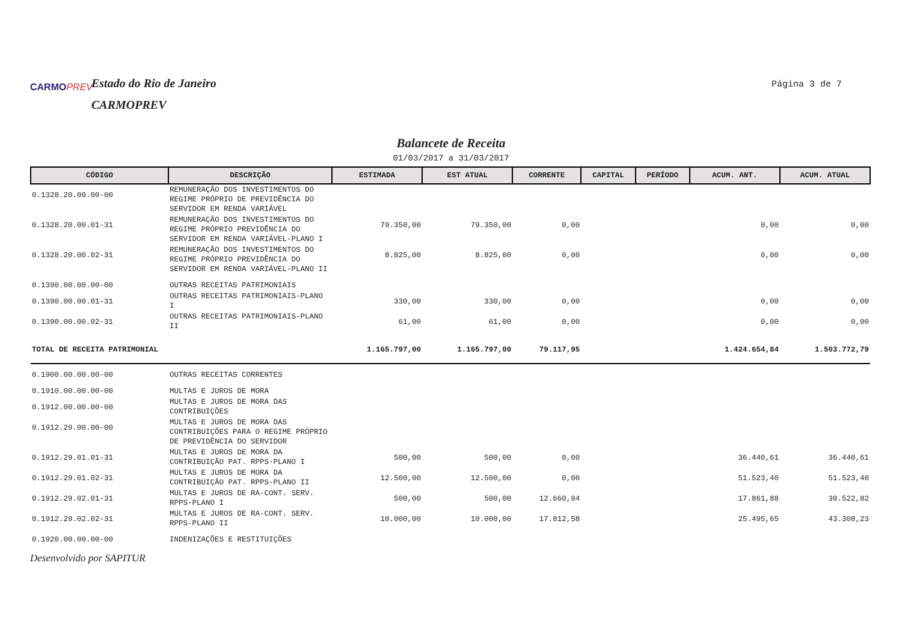CARMOPREV
Estado do Rio de Janeiro
CARMOPREV
Página 3 de 7
Balancete de Receita
01/03/2017 a 31/03/2017
| CÓDIGO | DESCRIÇÃO | ESTIMADA | EST ATUAL | CORRENTE | CAPITAL | PERÍODO | ACUM. ANT. | ACUM. ATUAL |
| --- | --- | --- | --- | --- | --- | --- | --- | --- |
| 0.1328.20.00.00-00 | REMUNERAÇÃO DOS INVESTIMENTOS DO REGIME PRÓPRIO DE PREVIDÊNCIA DO SERVIDOR EM RENDA VARIÁVEL | | | | | | | |
| 0.1328.20.00.01-31 | REMUNERAÇÃO DOS INVESTIMENTOS DO REGIME PRÓPRIO PREVIDÊNCIA DO SERVIDOR EM RENDA VARIÁVEL-PLANO I | 79.350,00 | 79.350,00 | 0,00 | | | 0,00 | 0,00 |
| 0.1328.20.00.02-31 | REMUNERAÇÃO DOS INVESTIMENTOS DO REGIME PRÓPRIO PREVIDÊNCIA DO SERVIDOR EM RENDA VARIÁVEL-PLANO II | 8.825,00 | 8.825,00 | 0,00 | | | 0,00 | 0,00 |
| 0.1390.00.00.00-00 | OUTRAS RECEITAS PATRIMONIAIS | | | | | | | |
| 0.1390.00.00.01-31 | OUTRAS RECEITAS PATRIMONIAIS-PLANO I | 330,00 | 330,00 | 0,00 | | | 0,00 | 0,00 |
| 0.1390.00.00.02-31 | OUTRAS RECEITAS PATRIMONIAIS-PLANO II | 61,00 | 61,00 | 0,00 | | | 0,00 | 0,00 |
| TOTAL DE RECEITA PATRIMONIAL | | 1.165.797,00 | 1.165.797,00 | 79.117,95 | | | 1.424.654,84 | 1.503.772,79 |
| 0.1900.00.00.00-00 | OUTRAS RECEITAS CORRENTES | | | | | | | |
| 0.1910.00.00.00-00 | MULTAS E JUROS DE MORA | | | | | | | |
| 0.1912.00.00.00-00 | MULTAS E JUROS DE MORA DAS CONTRIBUIÇÕES | | | | | | | |
| 0.1912.29.00.00-00 | MULTAS E JUROS DE MORA DAS CONTRIBUIÇÕES PARA O REGIME PRÓPRIO DE PREVIDÊNCIA DO SERVIDOR | | | | | | | |
| 0.1912.29.01.01-31 | MULTAS E JUROS DE MORA DA CONTRIBUIÇÃO PAT. RPPS-PLANO I | 500,00 | 500,00 | 0,00 | | | 36.440,61 | 36.440,61 |
| 0.1912.29.01.02-31 | MULTAS E JUROS DE MORA DA CONTRIBUIÇÃO PAT. RPPS-PLANO II | 12.500,00 | 12.500,00 | 0,00 | | | 51.523,40 | 51.523,40 |
| 0.1912.29.02.01-31 | MULTAS E JUROS DE RA-CONT. SERV. RPPS-PLANO I | 500,00 | 500,00 | 12.660,94 | | | 17.861,88 | 30.522,82 |
| 0.1912.29.02.02-31 | MULTAS E JUROS DE RA-CONT. SERV. RPPS-PLANO II | 10.000,00 | 10.000,00 | 17.812,58 | | | 25.495,65 | 43.308,23 |
| 0.1920.00.00.00-00 | INDENIZAÇÕES E RESTITUIÇÕES | | | | | | | |
Desenvolvido por SAPITUR